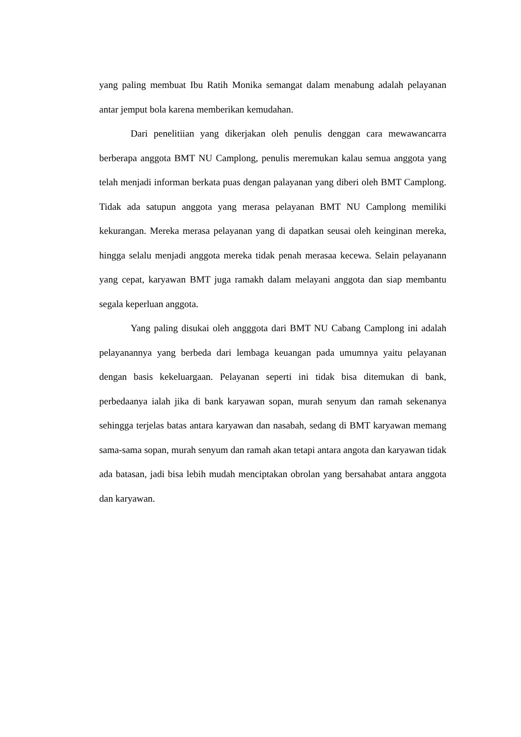yang paling membuat Ibu Ratih Monika semangat dalam menabung adalah pelayanan antar jemput bola karena memberikan kemudahan.
Dari penelitiian yang dikerjakan oleh penulis denggan cara mewawancarra berberapa anggota BMT NU Camplong, penulis meremukan kalau semua anggota yang telah menjadi informan berkata puas dengan palayanan yang diberi oleh BMT Camplong. Tidak ada satupun anggota yang merasa pelayanan BMT NU Camplong memiliki kekurangan. Mereka merasa pelayanan yang di dapatkan seusai oleh keinginan mereka, hingga selalu menjadi anggota mereka tidak penah merasaa kecewa. Selain pelayanann yang cepat, karyawan BMT juga ramakh dalam melayani anggota dan siap membantu segala keperluan anggota.
Yang paling disukai oleh angggota dari BMT NU Cabang Camplong ini adalah pelayanannya yang berbeda dari lembaga keuangan pada umumnya yaitu pelayanan dengan basis kekeluargaan. Pelayanan seperti ini tidak bisa ditemukan di bank, perbedaanya ialah jika di bank karyawan sopan, murah senyum dan ramah sekenanya sehingga terjelas batas antara karyawan dan nasabah, sedang di BMT karyawan memang sama-sama sopan, murah senyum dan ramah akan tetapi antara angota dan karyawan tidak ada batasan, jadi bisa lebih mudah menciptakan obrolan yang bersahabat antara anggota dan karyawan.